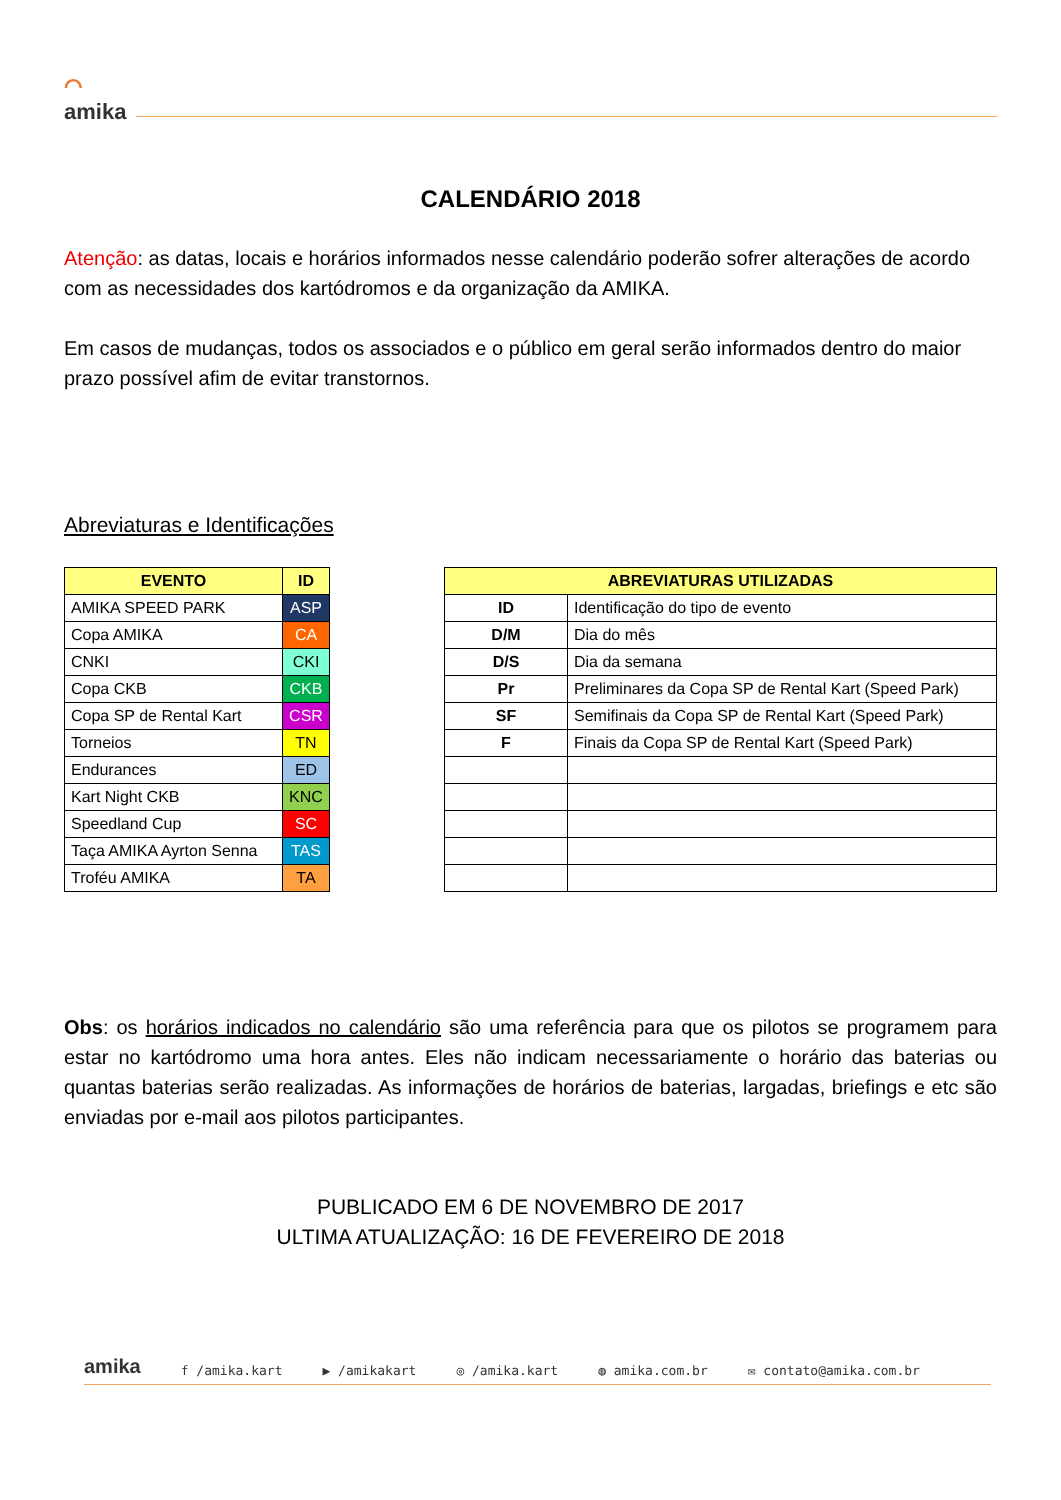⌒
amika
CALENDÁRIO 2018
Atenção: as datas, locais e horários informados nesse calendário poderão sofrer alterações de acordo com as necessidades dos kartódromos e da organização da AMIKA.
Em casos de mudanças, todos os associados e o público em geral serão informados dentro do maior prazo possível afim de evitar transtornos.
Abreviaturas e Identificações
| EVENTO | ID |
| --- | --- |
| AMIKA SPEED PARK | ASP |
| Copa AMIKA | CA |
| CNKI | CKI |
| Copa CKB | CKB |
| Copa SP de Rental Kart | CSR |
| Torneios | TN |
| Endurances | ED |
| Kart Night CKB | KNC |
| Speedland Cup | SC |
| Taça AMIKA Ayrton Senna | TAS |
| Troféu AMIKA | TA |
| ABREVIATURAS UTILIZADAS | |
| --- | --- |
| ID | Identificação do tipo de evento |
| D/M | Dia do mês |
| D/S | Dia da semana |
| Pr | Preliminares da Copa SP de Rental Kart (Speed Park) |
| SF | Semifinais da Copa SP de Rental Kart (Speed Park) |
| F | Finais da Copa SP de Rental Kart (Speed Park) |
Obs: os horários indicados no calendário são uma referência para que os pilotos se programem para estar no kartódromo uma hora antes. Eles não indicam necessariamente o horário das baterias ou quantas baterias serão realizadas. As informações de horários de baterias, largadas, briefings e etc são enviadas por e-mail aos pilotos participantes.
PUBLICADO EM 6 DE NOVEMBRO DE 2017
ULTIMA ATUALIZAÇÃO: 16 DE FEVEREIRO DE 2018
amika f /amika.kart ▶ /amikakart ◎ /amika.kart ◍ amika.com.br ✉ contato@amika.com.br